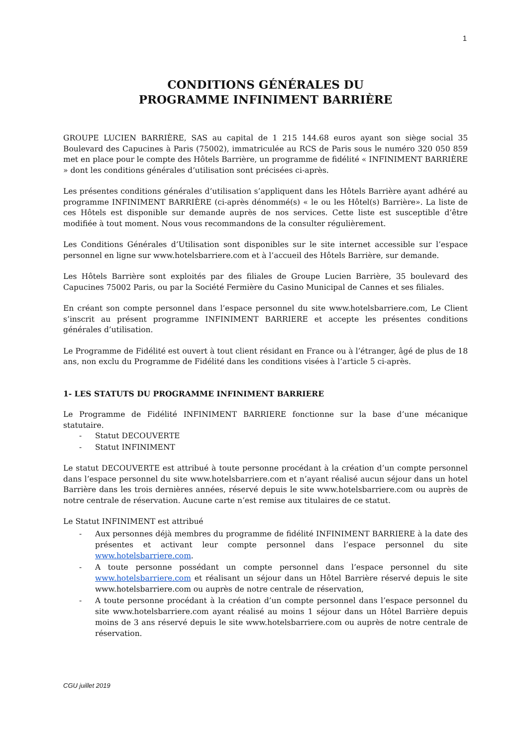1
CONDITIONS GÉNÉRALES DU
PROGRAMME INFINIMENT BARRIÈRE
GROUPE LUCIEN BARRIÈRE, SAS au capital de 1 215 144.68 euros ayant son siège social 35 Boulevard des Capucines à Paris (75002), immatriculée au RCS de Paris sous le numéro 320 050 859 met en place pour le compte des Hôtels Barrière, un programme de fidélité « INFINIMENT BARRIÈRE » dont les conditions générales d’utilisation sont précisées ci-après.
Les présentes conditions générales d’utilisation s’appliquent dans les Hôtels Barrière ayant adhéré au programme INFINIMENT BARRIÈRE (ci-après dénommé(s) « le ou les Hôtel(s) Barrière». La liste de ces Hôtels est disponible sur demande auprès de nos services. Cette liste est susceptible d’être modifiée à tout moment. Nous vous recommandons de la consulter régulièrement.
Les Conditions Générales d’Utilisation sont disponibles sur le site internet accessible sur l’espace personnel en ligne sur www.hotelsbarriere.com et à l’accueil des Hôtels Barrière, sur demande.
Les Hôtels Barrière sont exploités par des filiales de Groupe Lucien Barrière, 35 boulevard des Capucines 75002 Paris, ou par la Société Fermière du Casino Municipal de Cannes et ses filiales.
En créant son compte personnel dans l’espace personnel du site www.hotelsbarriere.com, Le Client s’inscrit au présent programme INFINIMENT BARRIERE et accepte les présentes conditions générales d’utilisation.
Le Programme de Fidélité est ouvert à tout client résidant en France ou à l’étranger, âgé de plus de 18 ans, non exclu du Programme de Fidélité dans les conditions visées à l’article 5 ci-après.
1- LES STATUTS DU PROGRAMME INFINIMENT BARRIERE
Le Programme de Fidélité INFINIMENT BARRIERE fonctionne sur la base d’une mécanique statutaire.
- Statut DECOUVERTE
- Statut INFINIMENT
Le statut DECOUVERTE est attribué à toute personne procédant à la création d’un compte personnel dans l’espace personnel du site www.hotelsbarriere.com et n’ayant réalisé aucun séjour dans un hotel Barrière dans les trois dernières années, réservé depuis le site www.hotelsbarriere.com ou auprès de notre centrale de réservation. Aucune carte n’est remise aux titulaires de ce statut.
Le Statut INFINIMENT est attribué
- Aux personnes déjà membres du programme de fidélité INFINIMENT BARRIERE à la date des présentes et activant leur compte personnel dans l’espace personnel du site www.hotelsbarriere.com.
- A toute personne possédant un compte personnel dans l’espace personnel du site www.hotelsbarriere.com et réalisant un séjour dans un Hôtel Barrière réservé depuis le site www.hotelsbarriere.com ou auprès de notre centrale de réservation,
- A toute personne procédant à la création d’un compte personnel dans l’espace personnel du site www.hotelsbarriere.com ayant réalisé au moins 1 séjour dans un Hôtel Barrière depuis moins de 3 ans réservé depuis le site www.hotelsbarriere.com ou auprès de notre centrale de réservation.
CGU juillet 2019